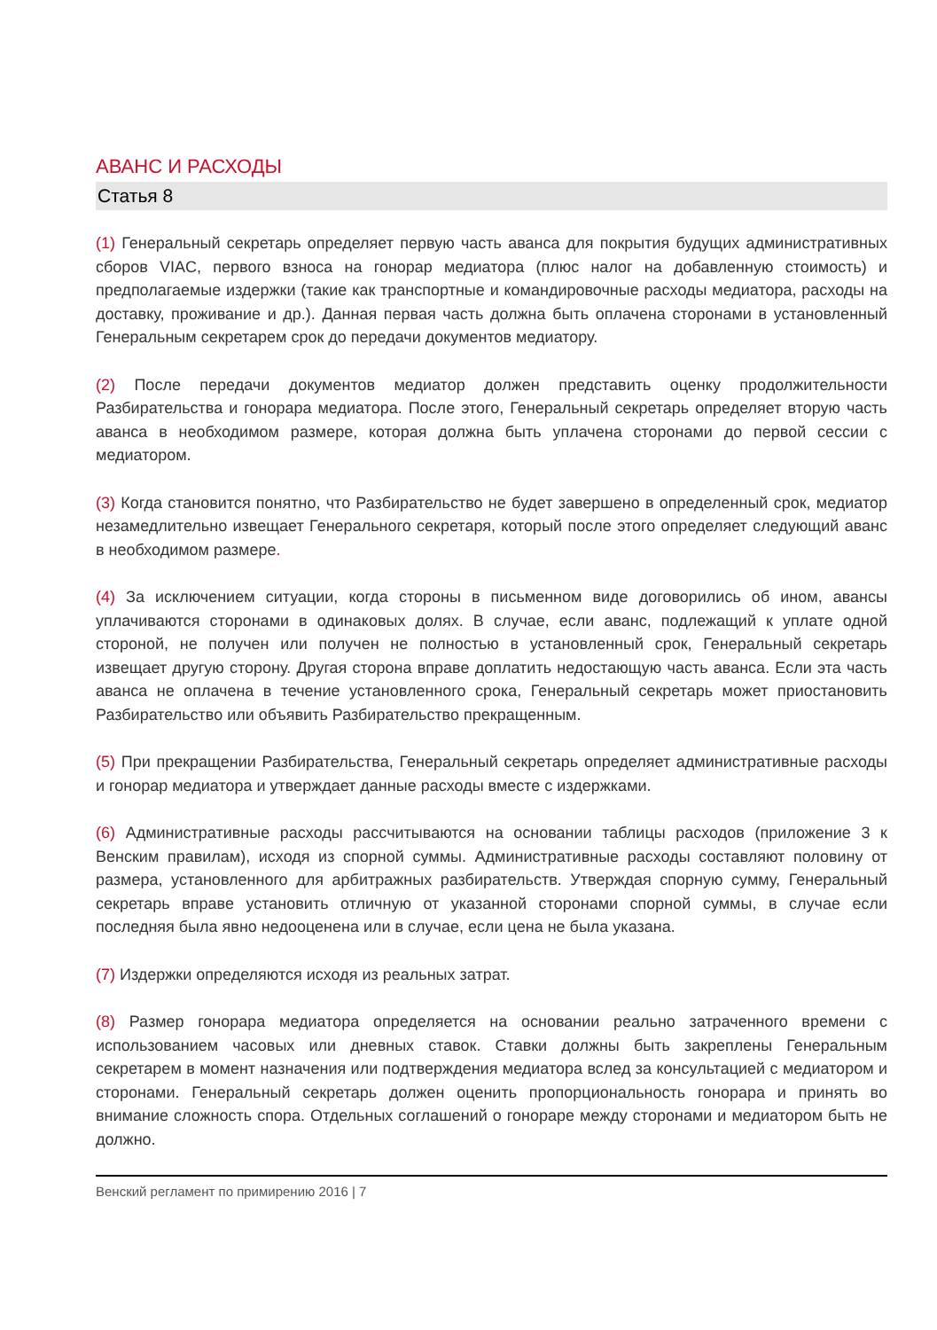АВАНС И РАСХОДЫ
Статья 8
(1) Генеральный секретарь определяет первую часть аванса для покрытия будущих административных сборов VIAC, первого взноса на гонорар медиатора (плюс налог на добавленную стоимость) и предполагаемые издержки (такие как транспортные и командировочные расходы медиатора, расходы на доставку, проживание и др.). Данная первая часть должна быть оплачена сторонами в установленный Генеральным секретарем срок до передачи документов медиатору.
(2) После передачи документов медиатор должен представить оценку продолжительности Разбирательства и гонорара медиатора. После этого, Генеральный секретарь определяет вторую часть аванса в необходимом размере, которая должна быть уплачена сторонами до первой сессии с медиатором.
(3) Когда становится понятно, что Разбирательство не будет завершено в определенный срок, медиатор незамедлительно извещает Генерального секретаря, который после этого определяет следующий аванс в необходимом размере.
(4) За исключением ситуации, когда стороны в письменном виде договорились об ином, авансы уплачиваются сторонами в одинаковых долях. В случае, если аванс, подлежащий к уплате одной стороной, не получен или получен не полностью в установленный срок, Генеральный секретарь извещает другую сторону. Другая сторона вправе доплатить недостающую часть аванса. Если эта часть аванса не оплачена в течение установленного срока, Генеральный секретарь может приостановить Разбирательство или объявить Разбирательство прекращенным.
(5) При прекращении Разбирательства, Генеральный секретарь определяет административные расходы и гонорар медиатора и утверждает данные расходы вместе с издержками.
(6) Административные расходы рассчитываются на основании таблицы расходов (приложение 3 к Венским правилам), исходя из спорной суммы. Административные расходы составляют половину от размера, установленного для арбитражных разбирательств. Утверждая спорную сумму, Генеральный секретарь вправе установить отличную от указанной сторонами спорной суммы, в случае если последняя была явно недооценена или в случае, если цена не была указана.
(7) Издержки определяются исходя из реальных затрат.
(8) Размер гонорара медиатора определяется на основании реально затраченного времени с использованием часовых или дневных ставок. Ставки должны быть закреплены Генеральным секретарем в момент назначения или подтверждения медиатора вслед за консультацией с медиатором и сторонами. Генеральный секретарь должен оценить пропорциональность гонорара и принять во внимание сложность спора. Отдельных соглашений о гонораре между сторонами и медиатором быть не должно.
Венский регламент по примирению 2016 | 7